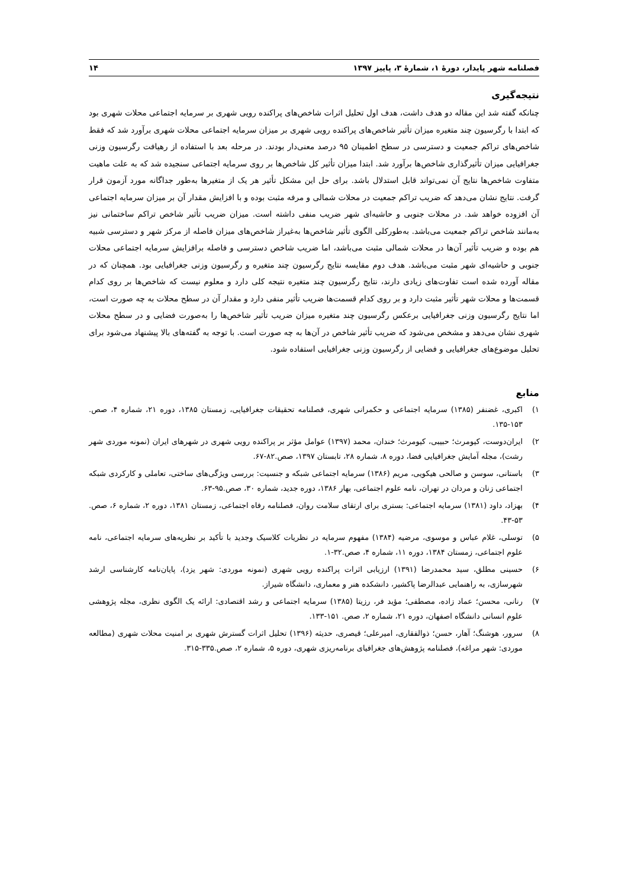فصلنامه شهر پایدار، دورهٔ ۱، شمارهٔ ۳، پاییز ۱۳۹۷ ۱۴
نتیجه‌گیری
چنانکه گفته شد این مقاله دو هدف داشت، هدف اول تحلیل اثرات شاخص‌های پراکنده رویی شهری بر سرمایه اجتماعی محلات شهری بود که ابتدا با رگرسیون چند متغیره میزان تأثیر شاخص‌های پراکنده رویی شهری بر میزان سرمایه اجتماعی محلات شهری برآورد شد که فقط شاخص‌های تراکم جمعیت و دسترسی در سطح اطمینان ۹۵ درصد معنی‌دار بودند. در مرحله بعد با استفاده از رهیافت رگرسیون وزنی جغرافیایی میزان تأثیرگذاری شاخص‌ها برآورد شد. ابتدا میزان تأثیر کل شاخص‌ها بر روی سرمایه اجتماعی سنجیده شد که به علت ماهیت متفاوت شاخص‌ها نتایج آن نمی‌تواند قابل استدلال باشد. برای حل این مشکل تأثیر هر یک از متغیرها به‌طور جداگانه مورد آزمون قرار گرفت. نتایج نشان می‌دهد که ضریب تراکم جمعیت در محلات شمالی و مرفه مثبت بوده و با افزایش مقدار آن بر میزان سرمایه اجتماعی آن افزوده خواهد شد. در محلات جنوبی و حاشیه‌ای شهر ضریب منفی داشته است. میزان ضریب تأثیر شاخص تراکم ساختمانی نیز به‌مانند شاخص تراکم جمعیت می‌باشد. به‌طورکلی الگوی تأثیر شاخص‌ها به‌غیراز شاخص‌های میزان فاصله از مرکز شهر و دسترسی شبیه هم بوده و ضریب تأثیر آن‌ها در محلات شمالی مثبت می‌باشد، اما ضریب شاخص دسترسی و فاصله برافزایش سرمایه اجتماعی محلات جنوبی و حاشیه‌ای شهر مثبت می‌باشد. هدف دوم مقایسه نتایج رگرسیون چند متغیره و رگرسیون وزنی جغرافیایی بود. همچنان که در مقاله آورده شده است تفاوت‌های زیادی دارند، نتایج رگرسیون چند متغیره نتیجه کلی دارد و معلوم نیست که شاخص‌ها بر روی کدام قسمت‌ها و محلات شهر تأثیر مثبت دارد و بر روی کدام قسمت‌ها ضریب تأثیر منفی دارد و مقدار آن در سطح محلات به چه صورت است، اما نتایج رگرسیون وزنی جغرافیایی برعکس رگرسیون چند متغیره میزان ضریب تأثیر شاخص‌ها را به‌صورت فضایی و در سطح محلات شهری نشان می‌دهد و مشخص می‌شود که ضریب تأثیر شاخص در آن‌ها به چه صورت است. با توجه به گفته‌های بالا پیشنهاد می‌شود برای تحلیل موضوع‌های جغرافیایی و فضایی از رگرسیون وزنی جغرافیایی استفاده شود.
منابع
۱) اکبری، غضنفر (۱۳۸۵) سرمایه اجتماعی و حکمرانی شهری، فصلنامه تحقیقات جغرافیایی، زمستان ۱۳۸۵، دوره ۲۱، شماره ۴، صص. ۱۵۳-۱۳۵.
۲) ایران‌دوست، کیومرث؛ حبیبی، کیومرث؛ خندان، محمد (۱۳۹۷) عوامل مؤثر بر پراکنده رویی شهری در شهرهای ایران (نمونه موردی شهر رشت)، مجله آمایش جغرافیایی فضا، دوره ۸، شماره ۲۸، تابستان ۱۳۹۷، صص.۸۲-۶۷.
۳) باستانی، سوسن و صالحی هیکویی، مریم (۱۳۸۶) سرمایه اجتماعی شبکه و جنسیت: بررسی ویژگی‌های ساختی، تعاملی و کارکردی شبکه اجتماعی زنان و مردان در تهران، نامه علوم اجتماعی، بهار ۱۳۸۶، دوره جدید، شماره ۳۰، صص.۹۵-۶۳.
۴) بهزاد، داود (۱۳۸۱) سرمایه اجتماعی: بستری برای ارتقای سلامت روان، فصلنامه رفاه اجتماعی، زمستان ۱۳۸۱، دوره ۲، شماره ۶، صص. ۵۳-۴۳.
۵) توسلی، غلام عباس و موسوی، مرضیه (۱۳۸۴) مفهوم سرمایه در نظریات کلاسیک وجدید با تأکید بر نظریه‌های سرمایه اجتماعی، نامه علوم اجتماعی، زمستان ۱۳۸۴، دوره ۱۱، شماره ۴، صص.۳۲-۱.
۶) حسینی مطلق، سید محمدرضا (۱۳۹۱) ارزیابی اثرات پراکنده رویی شهری (نمونه موردی: شهر یزد)، پایان‌نامه کارشناسی ارشد شهرسازی، به راهنمایی عبدالرضا پاکشیر، دانشکده هنر و معماری، دانشگاه شیراز.
۷) رنانی، محسن؛ عماد زاده، مصطفی؛ مؤید فر، رزیتا (۱۳۸۵) سرمایه اجتماعی و رشد اقتصادی: ارائه یک الگوی نظری، مجله پژوهشی علوم انسانی دانشگاه اصفهان، دوره ۲۱، شماره ۲، صص. ۱۵۱-۱۳۳.
۸) سرور، هوشنگ؛ آهار، حسن؛ ذوالفقاری، امیرعلی؛ قیصری، حدیثه (۱۳۹۶) تحلیل اثرات گسترش شهری بر امنیت محلات شهری (مطالعه موردی: شهر مراغه)، فصلنامه پژوهش‌های جغرافیای برنامه‌ریزی شهری، دوره ۵، شماره ۲، صص.۳۳۵-۳۱۵.